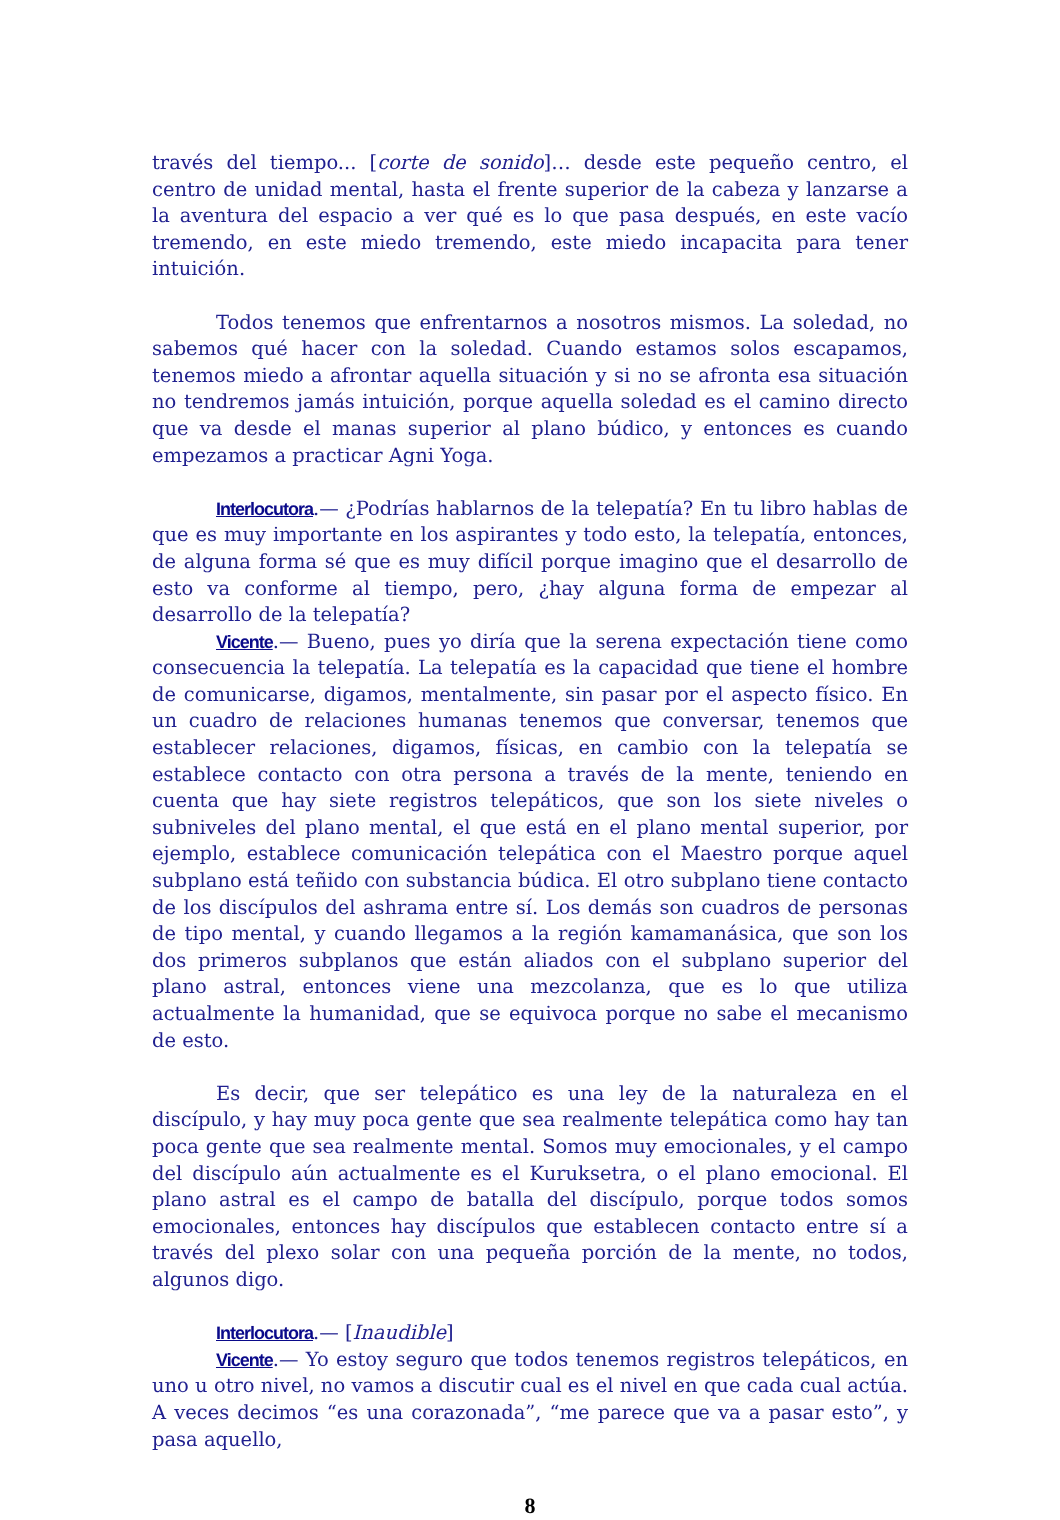través del tiempo... [corte de sonido]… desde este pequeño centro, el centro de unidad mental, hasta el frente superior de la cabeza y lanzarse a la aventura del espacio a ver qué es lo que pasa después, en este vacío tremendo, en este miedo tremendo, este miedo incapacita para tener intuición.
Todos tenemos que enfrentarnos a nosotros mismos. La soledad, no sabemos qué hacer con la soledad. Cuando estamos solos escapamos, tenemos miedo a afrontar aquella situación y si no se afronta esa situación no tendremos jamás intuición, porque aquella soledad es el camino directo que va desde el manas superior al plano búdico, y entonces es cuando empezamos a practicar Agni Yoga.
Interlocutora.— ¿Podrías hablarnos de la telepatía? En tu libro hablas de que es muy importante en los aspirantes y todo esto, la telepatía, entonces, de alguna forma sé que es muy difícil porque imagino que el desarrollo de esto va conforme al tiempo, pero, ¿hay alguna forma de empezar al desarrollo de la telepatía?
Vicente.— Bueno, pues yo diría que la serena expectación tiene como consecuencia la telepatía. La telepatía es la capacidad que tiene el hombre de comunicarse, digamos, mentalmente, sin pasar por el aspecto físico. En un cuadro de relaciones humanas tenemos que conversar, tenemos que establecer relaciones, digamos, físicas, en cambio con la telepatía se establece contacto con otra persona a través de la mente, teniendo en cuenta que hay siete registros telepáticos, que son los siete niveles o subniveles del plano mental, el que está en el plano mental superior, por ejemplo, establece comunicación telepática con el Maestro porque aquel subplano está teñido con substancia búdica. El otro subplano tiene contacto de los discípulos del ashrama entre sí. Los demás son cuadros de personas de tipo mental, y cuando llegamos a la región kamamanásica, que son los dos primeros subplanos que están aliados con el subplano superior del plano astral, entonces viene una mezcolanza, que es lo que utiliza actualmente la humanidad, que se equivoca porque no sabe el mecanismo de esto.
Es decir, que ser telepático es una ley de la naturaleza en el discípulo, y hay muy poca gente que sea realmente telepática como hay tan poca gente que sea realmente mental. Somos muy emocionales, y el campo del discípulo aún actualmente es el Kuruksetra, o el plano emocional. El plano astral es el campo de batalla del discípulo, porque todos somos emocionales, entonces hay discípulos que establecen contacto entre sí a través del plexo solar con una pequeña porción de la mente, no todos, algunos digo.
Interlocutora.— [Inaudible]
Vicente.— Yo estoy seguro que todos tenemos registros telepáticos, en uno u otro nivel, no vamos a discutir cual es el nivel en que cada cual actúa. A veces decimos “es una corazonada”, “me parece que va a pasar esto”, y pasa aquello,
8